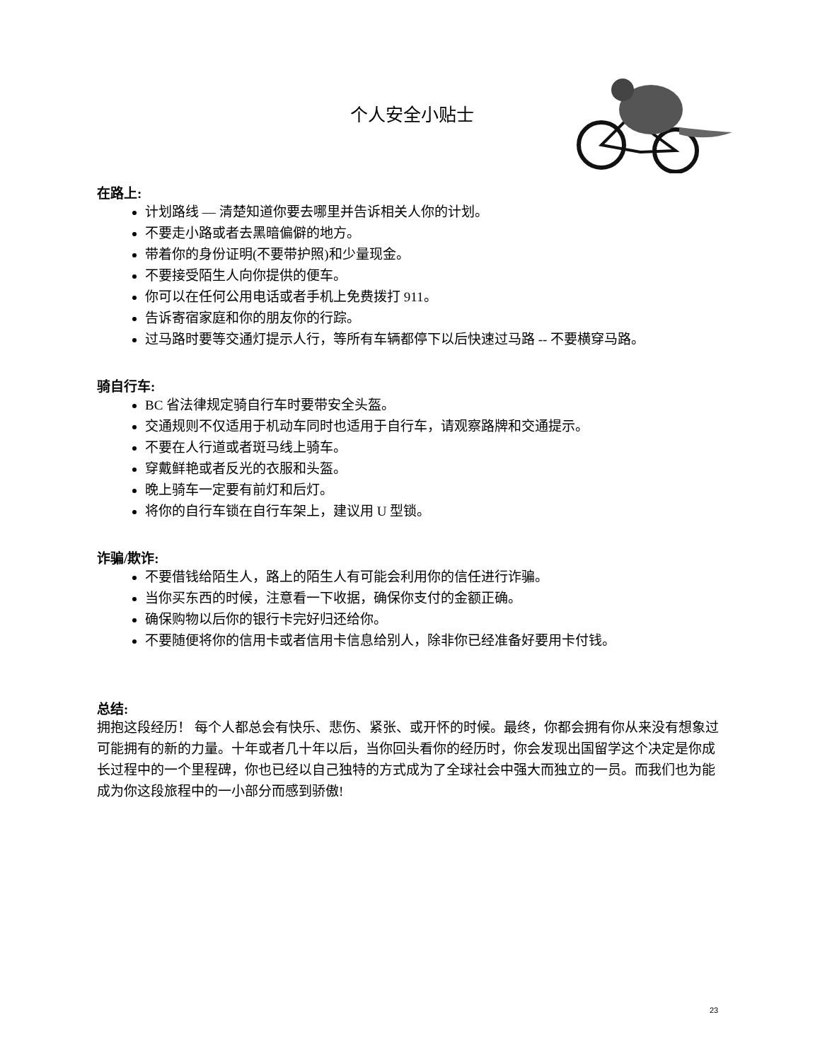个人安全小贴士
在路上:
计划路线 — 清楚知道你要去哪里并告诉相关人你的计划。
不要走小路或者去黑暗偏僻的地方。
带着你的身份证明(不要带护照)和少量现金。
不要接受陌生人向你提供的便车。
你可以在任何公用电话或者手机上免费拨打 911。
告诉寄宿家庭和你的朋友你的行踪。
过马路时要等交通灯提示人行，等所有车辆都停下以后快速过马路 -- 不要横穿马路。
骑自行车:
BC 省法律规定骑自行车时要带安全头盔。
交通规则不仅适用于机动车同时也适用于自行车，请观察路牌和交通提示。
不要在人行道或者斑马线上骑车。
穿戴鲜艳或者反光的衣服和头盔。
晚上骑车一定要有前灯和后灯。
将你的自行车锁在自行车架上，建议用 U 型锁。
诈骗/欺诈:
不要借钱给陌生人，路上的陌生人有可能会利用你的信任进行诈骗。
当你买东西的时候，注意看一下收据，确保你支付的金额正确。
确保购物以后你的银行卡完好归还给你。
不要随便将你的信用卡或者信用卡信息给别人，除非你已经准备好要用卡付钱。
总结:
拥抱这段经历！ 每个人都总会有快乐、悲伤、紧张、或开怀的时候。最终，你都会拥有你从来没有想象过可能拥有的新的力量。十年或者几十年以后，当你回头看你的经历时，你会发现出国留学这个决定是你成长过程中的一个里程碑，你也已经以自己独特的方式成为了全球社会中强大而独立的一员。而我们也为能成为你这段旅程中的一小部分而感到骄傲!
23